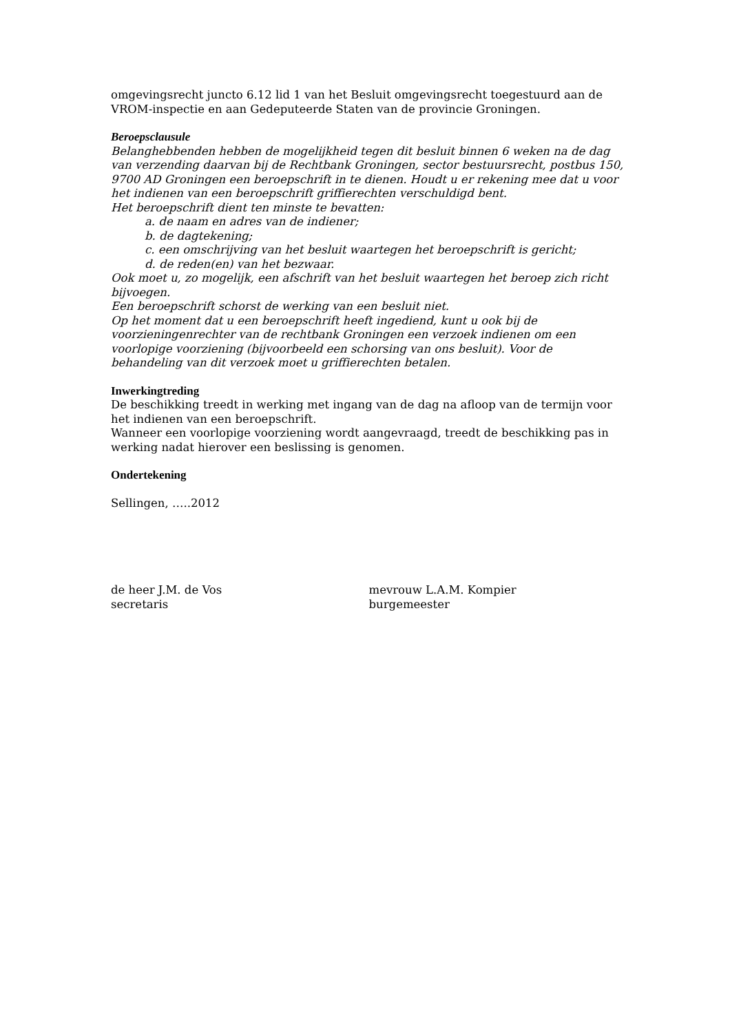omgevingsrecht juncto 6.12 lid 1 van het Besluit omgevingsrecht toegestuurd aan de VROM-inspectie en aan Gedeputeerde Staten van de provincie Groningen.
Beroepsclausule
Belanghebbenden hebben de mogelijkheid tegen dit besluit binnen 6 weken na de dag van verzending daarvan bij de Rechtbank Groningen, sector bestuursrecht, postbus 150, 9700 AD Groningen een beroepschrift in te dienen. Houdt u er rekening mee dat u voor het indienen van een beroepschrift griffierechten verschuldigd bent.
Het beroepschrift dient ten minste te bevatten:
a. de naam en adres van de indiener;
b. de dagtekening;
c. een omschrijving van het besluit waartegen het beroepschrift is gericht;
d. de reden(en) van het bezwaar.
Ook moet u, zo mogelijk, een afschrift van het besluit waartegen het beroep zich richt bijvoegen.
Een beroepschrift schorst de werking van een besluit niet.
Op het moment dat u een beroepschrift heeft ingediend, kunt u ook bij de voorzieningenrechter van de rechtbank Groningen een verzoek indienen om een voorlopige voorziening (bijvoorbeeld een schorsing van ons besluit). Voor de behandeling van dit verzoek moet u griffierechten betalen.
Inwerkingtreding
De beschikking treedt in werking met ingang van de dag na afloop van de termijn voor het indienen van een beroepschrift.
Wanneer een voorlopige voorziening wordt aangevraagd, treedt de beschikking pas in werking nadat hierover een beslissing is genomen.
Ondertekening
Sellingen, …..2012
de heer J.M. de Vos
secretaris
mevrouw L.A.M. Kompier
burgemeester